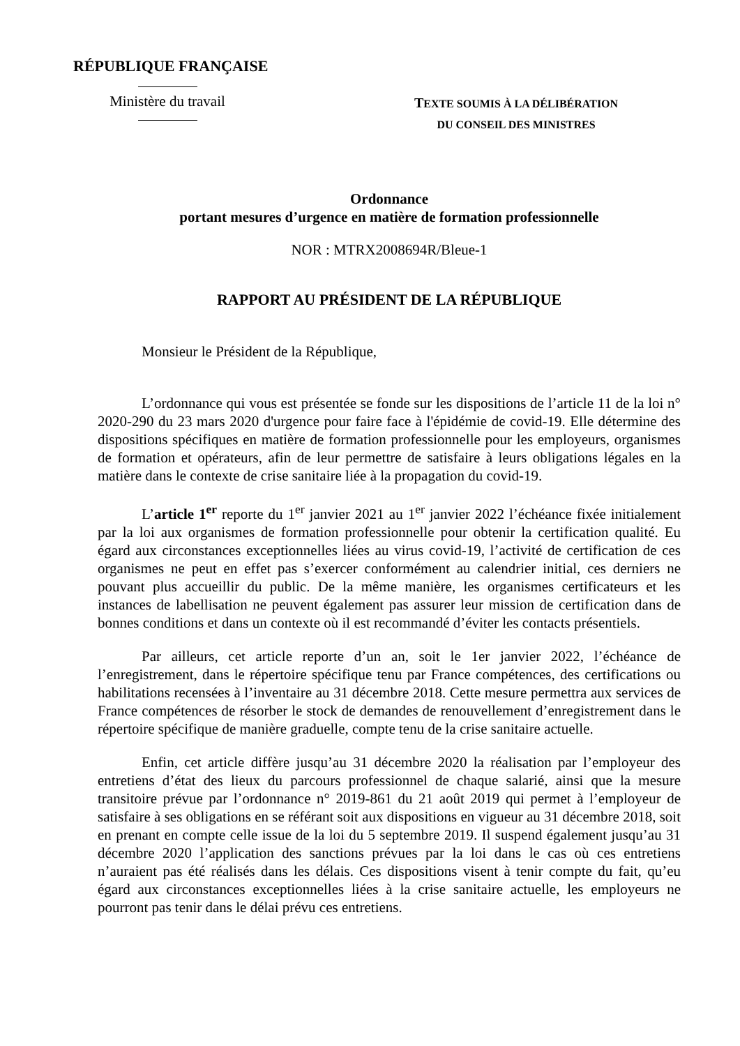RÉPUBLIQUE FRANÇAISE
Ministère du travail
TEXTE SOUMIS À LA DÉLIBÉRATION
DU CONSEIL DES MINISTRES
Ordonnance
portant mesures d’urgence en matière de formation professionnelle
NOR : MTRX2008694R/Bleue-1
RAPPORT AU PRÉSIDENT DE LA RÉPUBLIQUE
Monsieur le Président de la République,
L’ordonnance qui vous est présentée se fonde sur les dispositions de l’article 11 de la loi n° 2020-290 du 23 mars 2020 d'urgence pour faire face à l'épidémie de covid-19. Elle détermine des dispositions spécifiques en matière de formation professionnelle pour les employeurs, organismes de formation et opérateurs, afin de leur permettre de satisfaire à leurs obligations légales en la matière dans le contexte de crise sanitaire liée à la propagation du covid-19.
L’article 1<sup>er</sup> reporte du 1<sup>er</sup> janvier 2021 au 1<sup>er</sup> janvier 2022 l’échéance fixée initialement par la loi aux organismes de formation professionnelle pour obtenir la certification qualité. Eu égard aux circonstances exceptionnelles liées au virus covid-19, l’activité de certification de ces organismes ne peut en effet pas s’exercer conformément au calendrier initial, ces derniers ne pouvant plus accueillir du public. De la même manière, les organismes certificateurs et les instances de labellisation ne peuvent également pas assurer leur mission de certification dans de bonnes conditions et dans un contexte où il est recommandé d’éviter les contacts présentiels.
Par ailleurs, cet article reporte d’un an, soit le 1er janvier 2022, l’échéance de l’enregistrement, dans le répertoire spécifique tenu par France compétences, des certifications ou habilitations recensées à l’inventaire au 31 décembre 2018. Cette mesure permettra aux services de France compétences de résorber le stock de demandes de renouvellement d’enregistrement dans le répertoire spécifique de manière graduelle, compte tenu de la crise sanitaire actuelle.
Enfin, cet article diffère jusqu’au 31 décembre 2020 la réalisation par l’employeur des entretiens d’état des lieux du parcours professionnel de chaque salarié, ainsi que la mesure transitoire prévue par l’ordonnance n° 2019-861 du 21 août 2019 qui permet à l’employeur de satisfaire à ses obligations en se référant soit aux dispositions en vigueur au 31 décembre 2018, soit en prenant en compte celle issue de la loi du 5 septembre 2019. Il suspend également jusqu’au 31 décembre 2020 l’application des sanctions prévues par la loi dans le cas où ces entretiens n’auraient pas été réalisés dans les délais. Ces dispositions visent à tenir compte du fait, qu’eu égard aux circonstances exceptionnelles liées à la crise sanitaire actuelle, les employeurs ne pourront pas tenir dans le délai prévu ces entretiens.